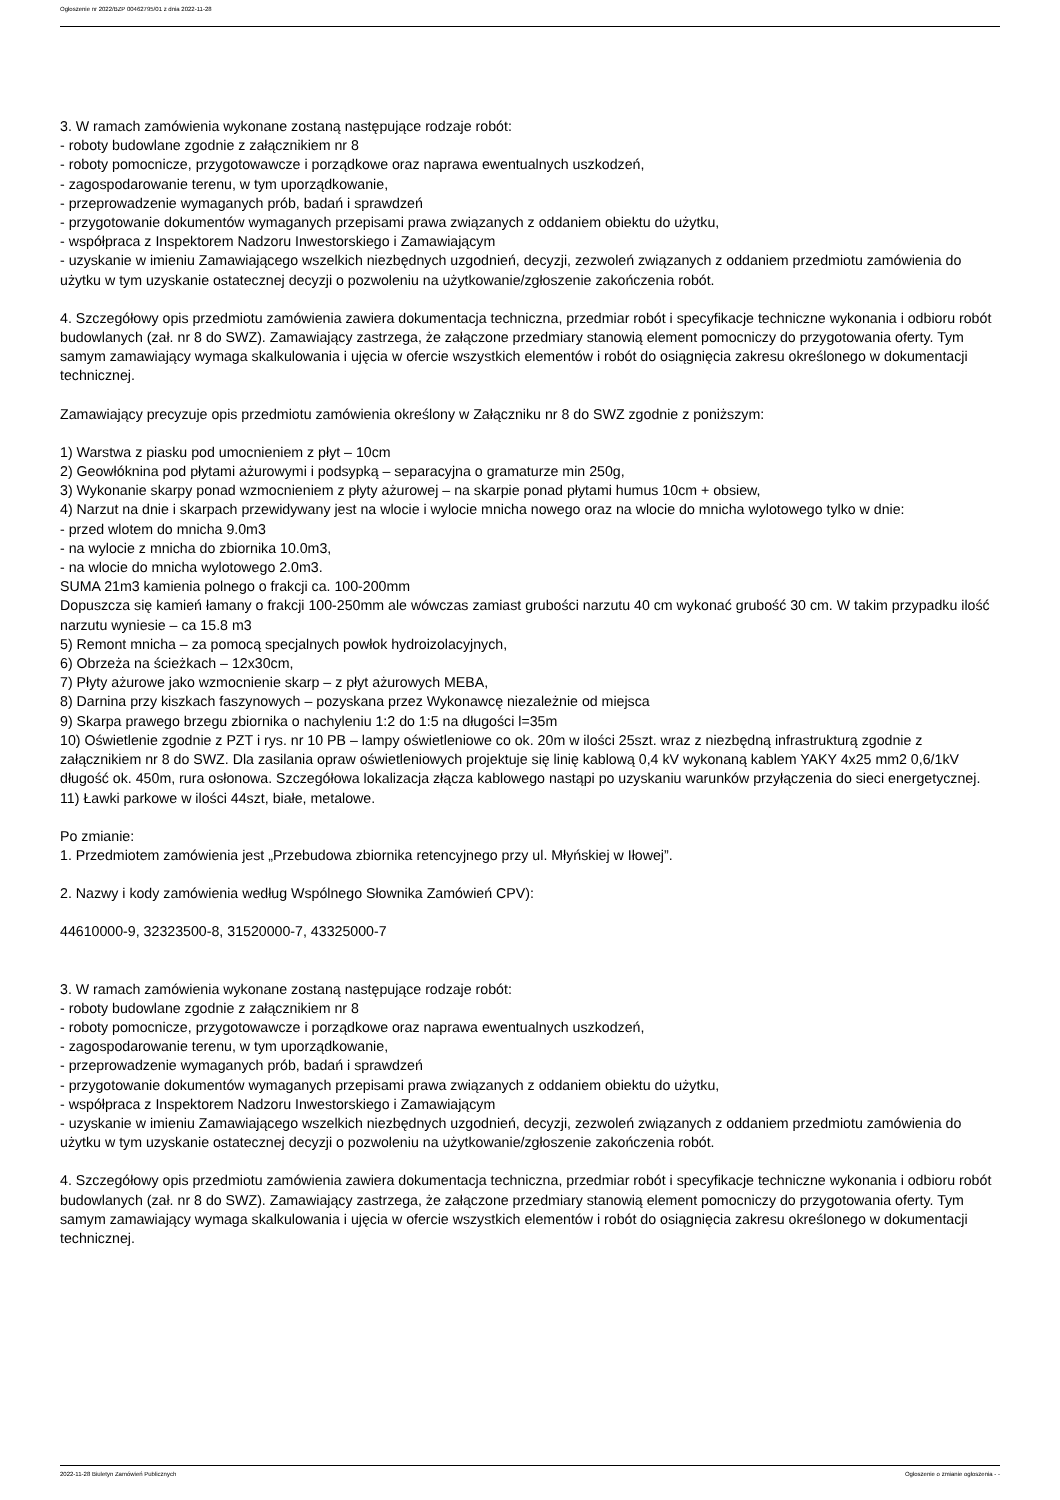Ogłoszenie nr 2022/BZP 00462795/01 z dnia 2022-11-28
3. W ramach zamówienia wykonane zostaną następujące rodzaje robót:
- roboty budowlane zgodnie z załącznikiem nr 8
- roboty pomocnicze, przygotowawcze i porządkowe oraz naprawa ewentualnych uszkodzeń,
- zagospodarowanie terenu, w tym uporządkowanie,
- przeprowadzenie wymaganych prób, badań i sprawdzeń
- przygotowanie dokumentów wymaganych przepisami prawa związanych z oddaniem obiektu do użytku,
- współpraca z Inspektorem Nadzoru Inwestorskiego i Zamawiającym
- uzyskanie w imieniu Zamawiającego wszelkich niezbędnych uzgodnień, decyzji, zezwoleń związanych z oddaniem przedmiotu zamówienia do użytku w tym uzyskanie ostatecznej decyzji o pozwoleniu na użytkowanie/zgłoszenie zakończenia robót.
4. Szczegółowy opis przedmiotu zamówienia zawiera dokumentacja techniczna, przedmiar robót i specyfikacje techniczne wykonania i odbioru robót budowlanych (zał. nr 8 do SWZ). Zamawiający zastrzega, że załączone przedmiary stanowią element pomocniczy do przygotowania oferty. Tym samym zamawiający wymaga skalkulowania i ujęcia w ofercie wszystkich elementów i robót do osiągnięcia zakresu określonego w dokumentacji technicznej.
Zamawiający precyzuje opis przedmiotu zamówienia określony w Załączniku nr 8 do SWZ zgodnie z poniższym:
1) Warstwa z piasku pod umocnieniem z płyt – 10cm
2) Geowłóknina pod płytami ażurowymi i podsypką – separacyjna o gramaturze min 250g,
3) Wykonanie skarpy ponad wzmocnieniem z płyty ażurowej – na skarpie ponad płytami humus 10cm + obsiew,
4) Narzut na dnie i skarpach przewidywany jest na wlocie i wylocie mnicha nowego oraz na wlocie do mnicha wylotowego tylko w dnie:
- przed wlotem do mnicha 9.0m3
- na wylocie z mnicha do zbiornika 10.0m3,
- na wlocie do mnicha wylotowego 2.0m3.
SUMA 21m3 kamienia polnego o frakcji ca. 100-200mm
Dopuszcza się kamień łamany o frakcji 100-250mm ale wówczas zamiast grubości narzutu 40 cm wykonać grubość 30 cm. W takim przypadku ilość narzutu wyniesie – ca 15.8 m3
5) Remont mnicha – za pomocą specjalnych powłok hydroizolacyjnych,
6) Obrzeża na ścieżkach – 12x30cm,
7) Płyty ażurowe jako wzmocnienie skarp – z płyt ażurowych MEBA,
8) Darnina przy kiszkach faszynowych – pozyskana przez Wykonawcę niezależnie od miejsca
9) Skarpa prawego brzegu zbiornika o nachyleniu 1:2 do 1:5 na długości l=35m
10) Oświetlenie zgodnie z PZT i rys. nr 10 PB – lampy oświetleniowe co ok. 20m w ilości 25szt. wraz z niezbędną infrastrukturą zgodnie z załącznikiem nr 8 do SWZ. Dla zasilania opraw oświetleniowych projektuje się linię kablową 0,4 kV wykonaną kablem YAKY 4x25 mm2 0,6/1kV długość ok. 450m, rura osłonowa. Szczegółowa lokalizacja złącza kablowego nastąpi po uzyskaniu warunków przyłączenia do sieci energetycznej.
11) Ławki parkowe w ilości 44szt, białe, metalowe.
Po zmianie:
1. Przedmiotem zamówienia jest „Przebudowa zbiornika retencyjnego przy ul. Młyńskiej w Iłowej”.
2. Nazwy i kody zamówienia według Wspólnego Słownika Zamówień CPV):
44610000-9, 32323500-8, 31520000-7, 43325000-7
3. W ramach zamówienia wykonane zostaną następujące rodzaje robót:
- roboty budowlane zgodnie z załącznikiem nr 8
- roboty pomocnicze, przygotowawcze i porządkowe oraz naprawa ewentualnych uszkodzeń,
- zagospodarowanie terenu, w tym uporządkowanie,
- przeprowadzenie wymaganych prób, badań i sprawdzeń
- przygotowanie dokumentów wymaganych przepisami prawa związanych z oddaniem obiektu do użytku,
- współpraca z Inspektorem Nadzoru Inwestorskiego i Zamawiającym
- uzyskanie w imieniu Zamawiającego wszelkich niezbędnych uzgodnień, decyzji, zezwoleń związanych z oddaniem przedmiotu zamówienia do użytku w tym uzyskanie ostatecznej decyzji o pozwoleniu na użytkowanie/zgłoszenie zakończenia robót.
4. Szczegółowy opis przedmiotu zamówienia zawiera dokumentacja techniczna, przedmiar robót i specyfikacje techniczne wykonania i odbioru robót budowlanych (zał. nr 8 do SWZ). Zamawiający zastrzega, że załączone przedmiary stanowią element pomocniczy do przygotowania oferty. Tym samym zamawiający wymaga skalkulowania i ujęcia w ofercie wszystkich elementów i robót do osiągnięcia zakresu określonego w dokumentacji technicznej.
2022-11-28 Biuletyn Zamówień Publicznych Ogłoszenie o zmianie ogłoszenia - -